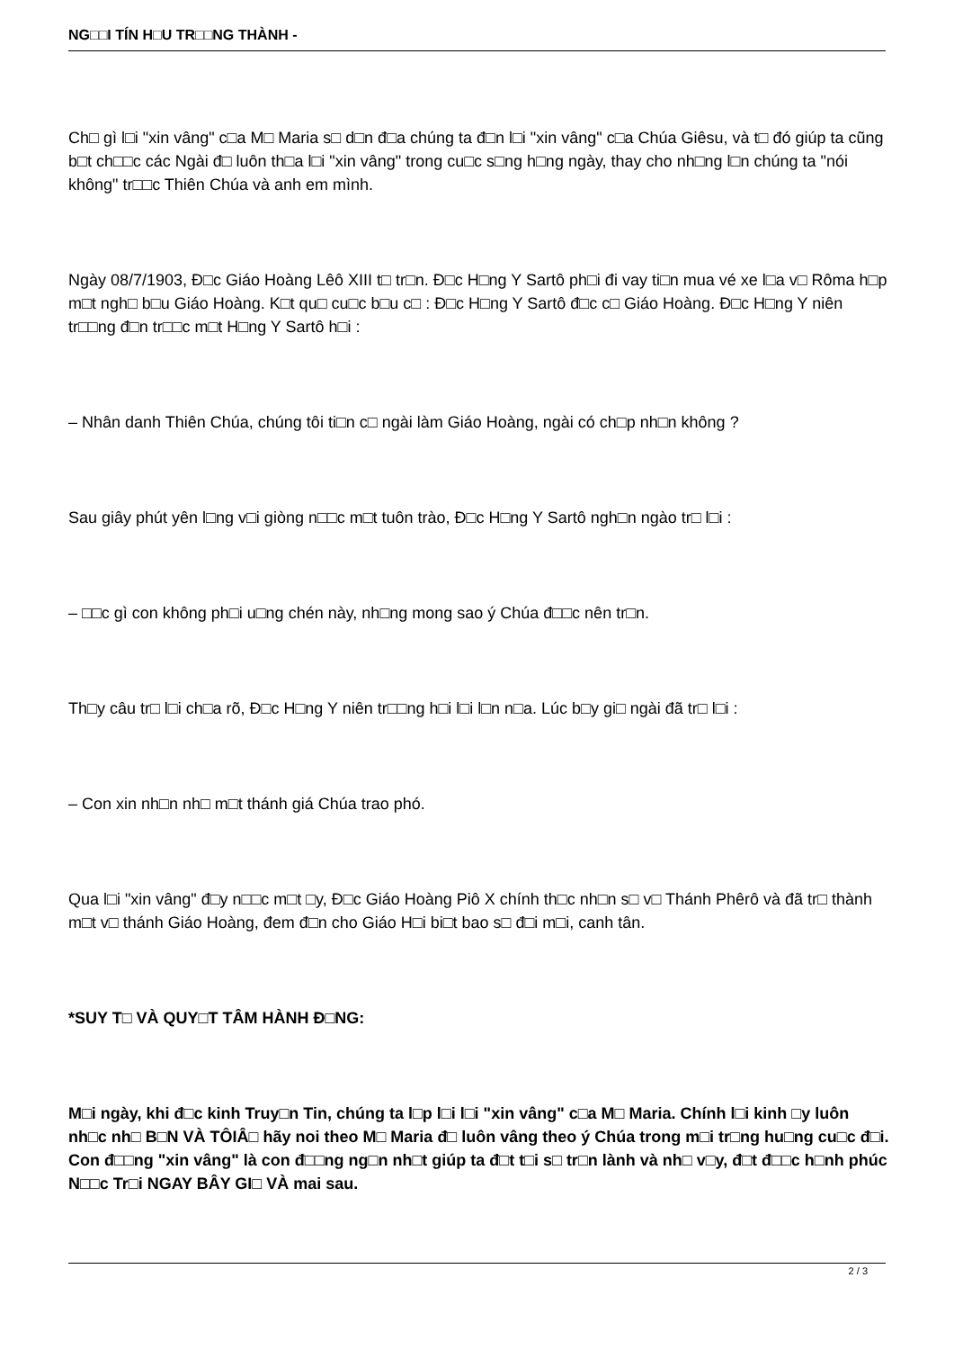NG□□I TÍN H□U TR□□NG THÀNH -
Ch□ gì l□i "xin vâng" c□a M□ Maria s□ d□n đ□a chúng ta đ□n l□i "xin vâng" c□a Chúa Giêsu, và t□ đó giúp ta cũng b□t ch□□c các Ngài đ□ luôn th□a l□i "xin vâng" trong cu□c s□ng h□ng ngày, thay cho nh□ng l□n chúng ta "nói không" tr□□c Thiên Chúa và anh em mình.
Ngày 08/7/1903, Đ□c Giáo Hoàng Lêô XIII t□ tr□n. Đ□c H□ng Y Sartô ph□i đi vay ti□n mua vé xe l□a v□ Rôma h□p m□t ngh□ b□u Giáo Hoàng. K□t qu□ cu□c b□u c□ : Đ□c H□ng Y Sartô đ□c c□ Giáo Hoàng. Đ□c H□ng Y niên tr□□ng đ□n tr□□c m□t H□ng Y Sartô h□i :
– Nhân danh Thiên Chúa, chúng tôi ti□n c□ ngài làm Giáo Hoàng, ngài có ch□p nh□n không ?
Sau giây phút yên l□ng v□i giòng n□□c m□t tuôn trào, Đ□c H□ng Y Sartô ngh□n ngào tr□ l□i :
– □□c gì con không ph□i u□ng chén này, nh□ng mong sao ý Chúa đ□□c nên tr□n.
Th□y câu tr□ l□i ch□a rõ, Đ□c H□ng Y niên tr□□ng h□i l□i l□n n□a. Lúc b□y gi□ ngài đã tr□ l□i :
– Con xin nh□n nh□ m□t thánh giá Chúa trao phó.
Qua l□i "xin vâng" đ□y n□□c m□t □y, Đ□c Giáo Hoàng Piô X chính th□c nh□n s□ v□ Thánh Phêrô và đã tr□ thành m□t v□ thánh Giáo Hoàng, đem đ□n cho Giáo H□i bi□t bao s□ đ□i m□i, canh tân.
*SUY T□ VÀ QUY□T TÂM HÀNH Đ□NG:
M□i ngày, khi đ□c kinh Truy□n Tin, chúng ta l□p l□i l□i "xin vâng" c□a M□ Maria. Chính l□i kinh □y luôn nh□c nh□ B□N VÀ TÔIÂ□ hãy noi theo M□ Maria đ□ luôn vâng theo ý Chúa trong m□i tr□ng hu□ng cu□c đ□i. Con đ□□ng "xin vâng" là con đ□□ng ng□n nh□t giúp ta đ□t t□i s□ tr□n lành và nh□ v□y, đ□t đ□□c h□nh phúc N□□c Tr□i NGAY BÂY GI□ VÀ mai sau.
2 / 3